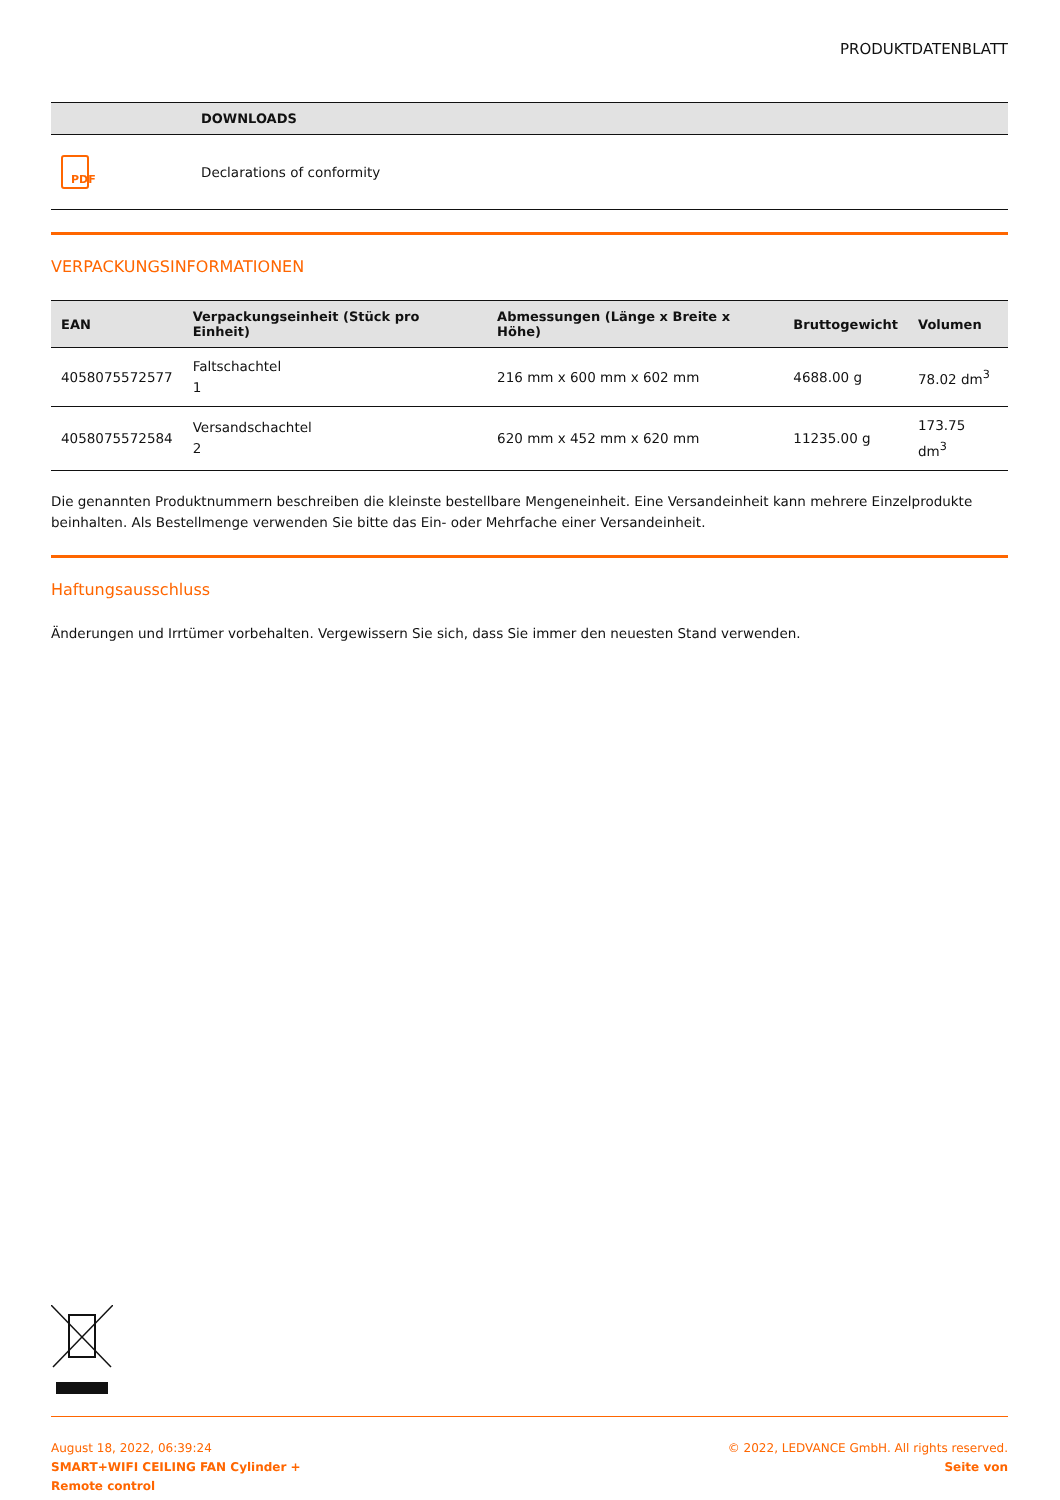PRODUKTDATENBLATT
| | DOWNLOADS |
| --- | --- |
| PDF | Declarations of conformity |
VERPACKUNGSINFORMATIONEN
| EAN | Verpackungseinheit (Stück pro Einheit) | Abmessungen (Länge x Breite x Höhe) | Bruttogewicht | Volumen |
| --- | --- | --- | --- | --- |
| 4058075572577 | Faltschachtel 1 | 216 mm x 600 mm x 602 mm | 4688.00 g | 78.02 dm<sup>3</sup> |
| 4058075572584 | Versandschachtel 2 | 620 mm x 452 mm x 620 mm | 11235.00 g | 173.75 dm<sup>3</sup> |
Die genannten Produktnummern beschreiben die kleinste bestellbare Mengeneinheit. Eine Versandeinheit kann mehrere Einzelprodukte beinhalten. Als Bestellmenge verwenden Sie bitte das Ein- oder Mehrfache einer Versandeinheit.
Haftungsausschluss
Änderungen und Irrtümer vorbehalten. Vergewissern Sie sich, dass Sie immer den neuesten Stand verwenden.
August 18, 2022, 06:39:24
SMART+WIFI CEILING FAN Cylinder +
Remote control
© 2022, LEDVANCE GmbH. All rights reserved.
Seite von